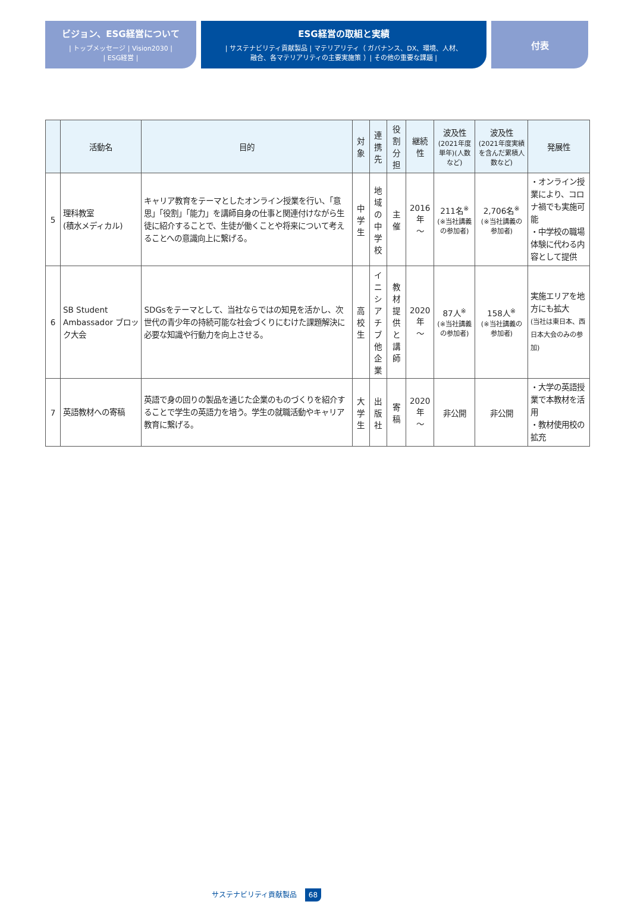ビジョン、ESG経営について
| トップメッセージ | Vision2030 |
| ESG経営 |
ESG経営の取組と実績
| サステナビリティ貢献製品 | マテリアリティ（ ガバナンス、DX、環境、人材、
融合、各マテリアリティの主要実施策 ）| その他の重要な課題 |
付表
| | 活動名 | 目的 | 対象 | 連携先 | 役割分担 | 継続性 | 波及性 (2021年度単年)(人数など) | 波及性 (2021年度実績を含んだ累積人数など) | 発展性 |
| --- | --- | --- | --- | --- | --- | --- | --- | --- | --- |
| 5 | 理科教室 (積水メディカル) | キャリア教育をテーマとしたオンライン授業を行い、「意思」「役割」「能力」を講師自身の仕事と関連付けながら生徒に紹介することで、生徒が働くことや将来について考えることへの意識向上に繋げる。 | 中学生 | 地域の 中学校 | 主催 | 2016年 ～ | 211名<sup>※</sup> (※当社講義の参加者) | 2,706名<sup>※</sup> (※当社講義の参加者) | ・オンライン授業により、コロナ禍でも実施可能 ・中学校の職場体験に代わる内容として提供 |
| 6 | SB Student Ambassador ブロック大会 | SDGsをテーマとして、当社ならではの知見を活かし、次世代の青少年の持続可能な社会づくりにむけた課題解決に必要な知識や行動力を向上させる。 | 高校生 | イニシ アチブ 他企業 | 教材提供 と講師 | 2020年 ～ | 87人<sup>※</sup> (※当社講義の参加者) | 158人<sup>※</sup> (※当社講義の参加者) | 実施エリアを地方にも拡大 (当社は東日本、西日本大会のみの参加) |
| 7 | 英語教材への寄稿 | 英語で身の回りの製品を通じた企業のものづくりを紹介することで学生の英語力を培う。学生の就職活動やキャリア教育に繋げる。 | 大学生 | 出版社 | 寄稿 | 2020年 ～ | 非公開 | 非公開 | ・大学の英語授業で本教材を活用 ・教材使用校の拡充 |
サステナビリティ貢献製品 68